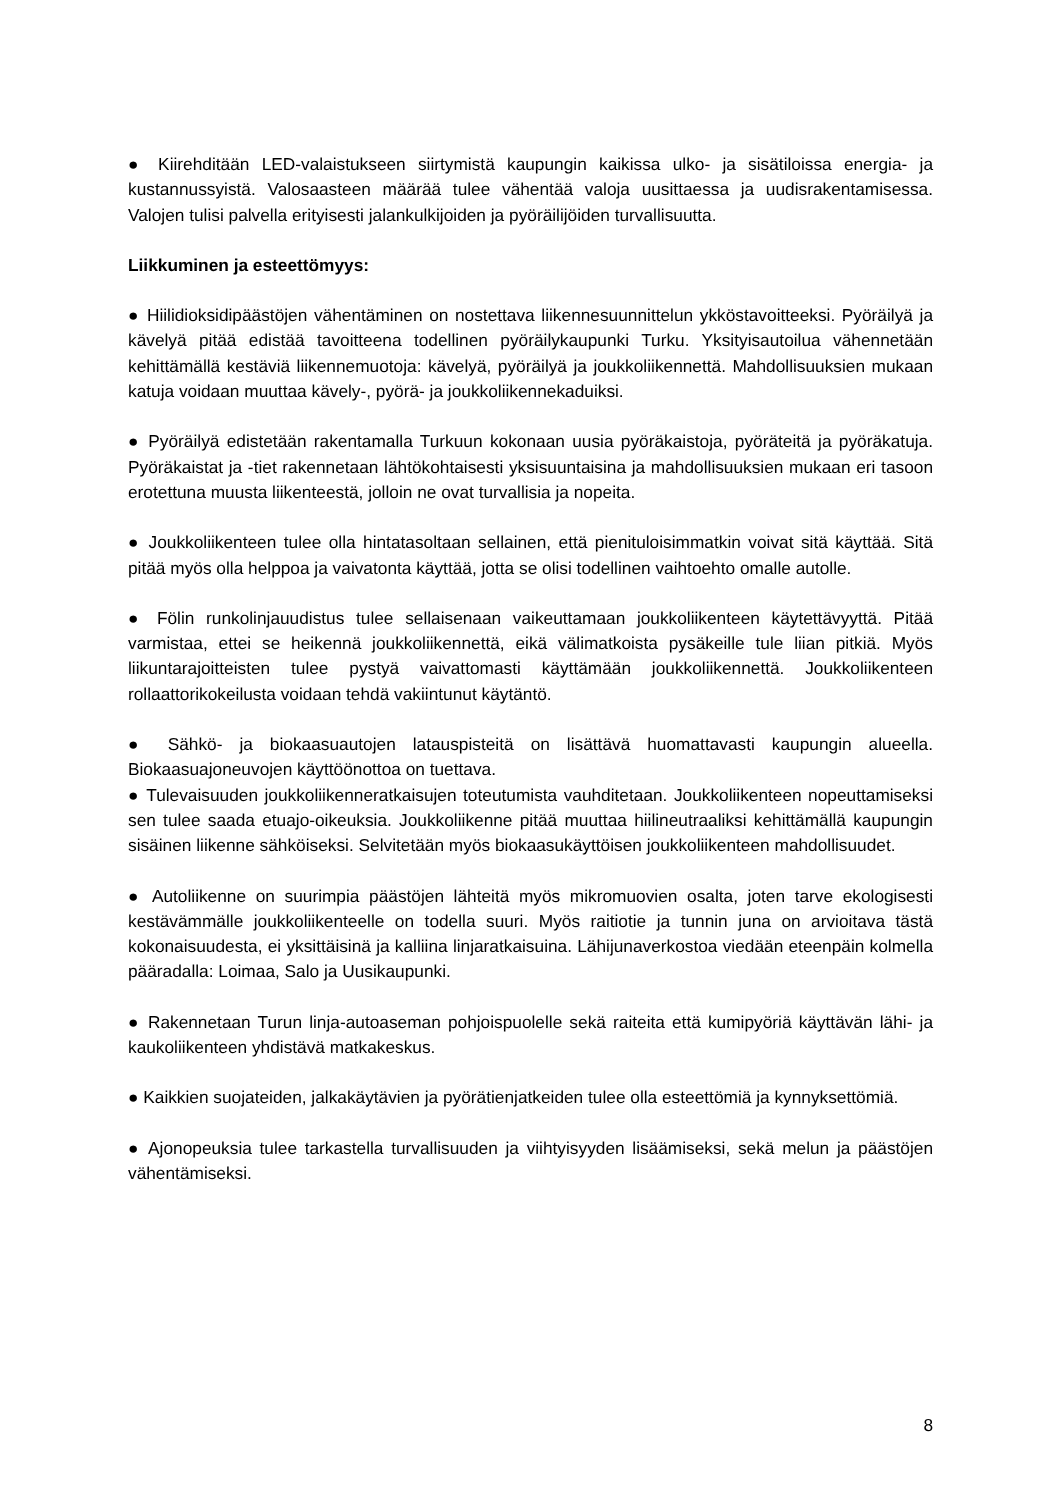● Kiirehditään LED-valaistukseen siirtymistä kaupungin kaikissa ulko- ja sisätiloissa energia- ja kustannussyistä. Valosaasteen määrää tulee vähentää valoja uusittaessa ja uudisrakentamisessa. Valojen tulisi palvella erityisesti jalankulkijoiden ja pyöräilijöiden turvallisuutta.
Liikkuminen ja esteettömyys:
● Hiilidioksidipäästöjen vähentäminen on nostettava liikennesuunnittelun ykköstavoitteeksi. Pyöräilyä ja kävelyä pitää edistää tavoitteena todellinen pyöräilykaupunki Turku. Yksityisautoilua vähennetään kehittämällä kestäviä liikennemuotoja: kävelyä, pyöräilyä ja joukkoliikennettä. Mahdollisuuksien mukaan katuja voidaan muuttaa kävely-, pyörä- ja joukkoliikennekaduiksi.
● Pyöräilyä edistetään rakentamalla Turkuun kokonaan uusia pyöräkaistoja, pyöräteitä ja pyöräkatuja. Pyöräkaistat ja -tiet rakennetaan lähtökohtaisesti yksisuuntaisina ja mahdollisuuksien mukaan eri tasoon erotettuna muusta liikenteestä, jolloin ne ovat turvallisia ja nopeita.
● Joukkoliikenteen tulee olla hintatasoltaan sellainen, että pienituloisimmatkin voivat sitä käyttää. Sitä pitää myös olla helppoa ja vaivatonta käyttää, jotta se olisi todellinen vaihtoehto omalle autolle.
● Fölin runkolinjauudistus tulee sellaisenaan vaikeuttamaan joukkoliikenteen käytettävyyttä. Pitää varmistaa, ettei se heikennä joukkoliikennettä, eikä välimatkoista pysäkeille tule liian pitkiä. Myös liikuntarajoitteisten tulee pystyä vaivattomasti käyttämään joukkoliikennettä. Joukkoliikenteen rollaattorikokeilusta voidaan tehdä vakiintunut käytäntö.
● Sähkö- ja biokaasuautojen latauspisteitä on lisättävä huomattavasti kaupungin alueella. Biokaasuajoneuvojen käyttöönottoa on tuettava.
● Tulevaisuuden joukkoliikenneratkaisujen toteutumista vauhditetaan. Joukkoliikenteen nopeuttamiseksi sen tulee saada etuajo-oikeuksia. Joukkoliikenne pitää muuttaa hiilineutraaliksi kehittämällä kaupungin sisäinen liikenne sähköiseksi. Selvitetään myös biokaasukäyttöisen joukkoliikenteen mahdollisuudet.
● Autoliikenne on suurimpia päästöjen lähteitä myös mikromuovien osalta, joten tarve ekologisesti kestävämmälle joukkoliikenteelle on todella suuri. Myös raitiotie ja tunnin juna on arvioitava tästä kokonaisuudesta, ei yksittäisinä ja kalliina linjaratkaisuina. Lähijunaverkostoa viedään eteenpäin kolmella pääradalla: Loimaa, Salo ja Uusikaupunki.
● Rakennetaan Turun linja-autoaseman pohjoispuolelle sekä raiteita että kumipyöriä käyttävän lähi- ja kaukoliikenteen yhdistävä matkakeskus.
● Kaikkien suojateiden, jalkakäytävien ja pyörätienjatkeiden tulee olla esteettömiä ja kynnyksettömiä.
● Ajonopeuksia tulee tarkastella turvallisuuden ja viihtyisyyden lisäämiseksi, sekä melun ja päästöjen vähentämiseksi.
8